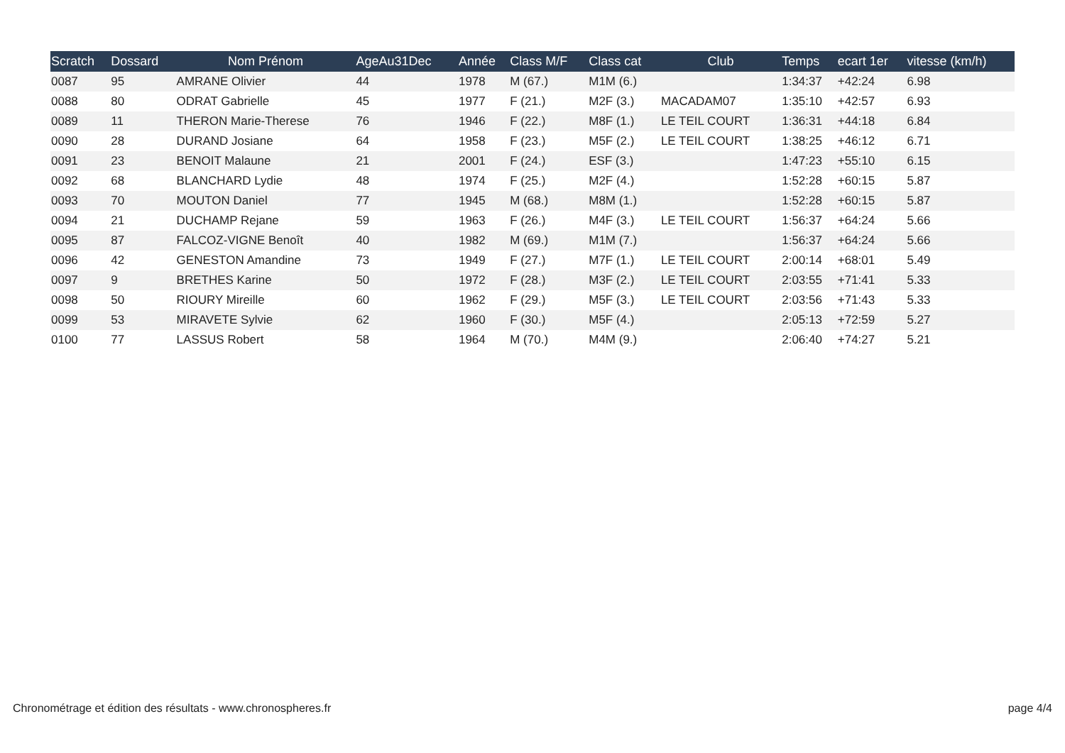| Scratch | Dossard | Nom Prénom | AgeAu31Dec | Année | Class M/F | Class cat | Club | Temps | ecart 1er | vitesse (km/h) |
| --- | --- | --- | --- | --- | --- | --- | --- | --- | --- | --- |
| 0087 | 95 | AMRANE Olivier | 44 | 1978 | M (67.) | M1M (6.) | | 1:34:37 | +42:24 | 6.98 |
| 0088 | 80 | ODRAT Gabrielle | 45 | 1977 | F (21.) | M2F (3.) | MACADAM07 | 1:35:10 | +42:57 | 6.93 |
| 0089 | 11 | THERON Marie-Therese | 76 | 1946 | F (22.) | M8F (1.) | LE TEIL COURT | 1:36:31 | +44:18 | 6.84 |
| 0090 | 28 | DURAND Josiane | 64 | 1958 | F (23.) | M5F (2.) | LE TEIL COURT | 1:38:25 | +46:12 | 6.71 |
| 0091 | 23 | BENOIT Malaune | 21 | 2001 | F (24.) | ESF (3.) | | 1:47:23 | +55:10 | 6.15 |
| 0092 | 68 | BLANCHARD Lydie | 48 | 1974 | F (25.) | M2F (4.) | | 1:52:28 | +60:15 | 5.87 |
| 0093 | 70 | MOUTON Daniel | 77 | 1945 | M (68.) | M8M (1.) | | 1:52:28 | +60:15 | 5.87 |
| 0094 | 21 | DUCHAMP Rejane | 59 | 1963 | F (26.) | M4F (3.) | LE TEIL COURT | 1:56:37 | +64:24 | 5.66 |
| 0095 | 87 | FALCOZ-VIGNE Benoît | 40 | 1982 | M (69.) | M1M (7.) | | 1:56:37 | +64:24 | 5.66 |
| 0096 | 42 | GENESTON Amandine | 73 | 1949 | F (27.) | M7F (1.) | LE TEIL COURT | 2:00:14 | +68:01 | 5.49 |
| 0097 | 9 | BRETHES Karine | 50 | 1972 | F (28.) | M3F (2.) | LE TEIL COURT | 2:03:55 | +71:41 | 5.33 |
| 0098 | 50 | RIOURY Mireille | 60 | 1962 | F (29.) | M5F (3.) | LE TEIL COURT | 2:03:56 | +71:43 | 5.33 |
| 0099 | 53 | MIRAVETE Sylvie | 62 | 1960 | F (30.) | M5F (4.) | | 2:05:13 | +72:59 | 5.27 |
| 0100 | 77 | LASSUS Robert | 58 | 1964 | M (70.) | M4M (9.) | | 2:06:40 | +74:27 | 5.21 |
Chronométrage et édition des résultats - www.chronospheres.fr page 4/4